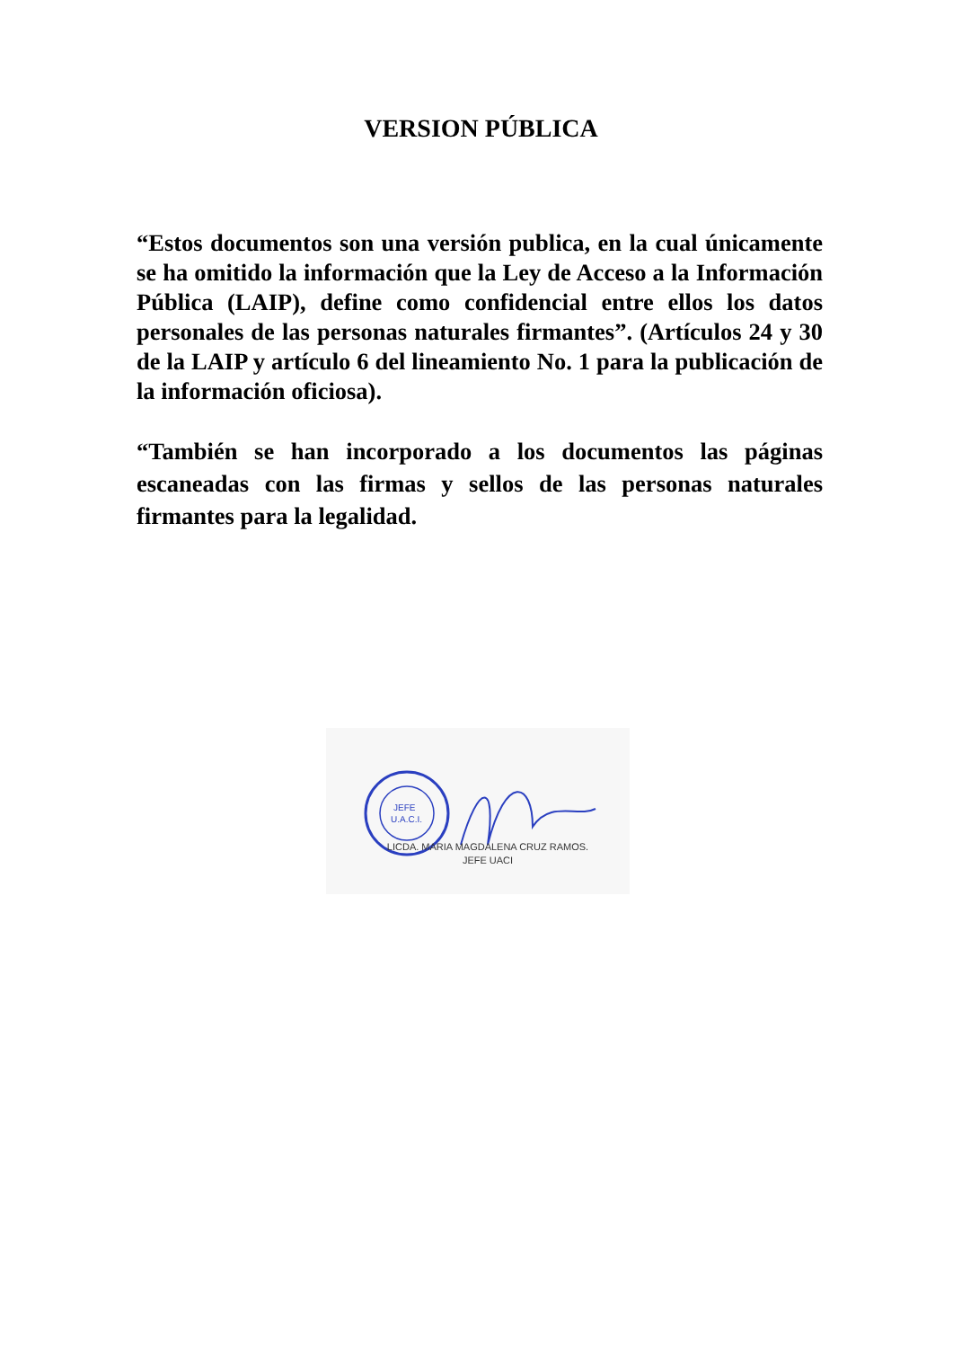VERSION PÚBLICA
“Estos documentos son una versión publica, en la cual únicamente se ha omitido la información que la Ley de Acceso a la Información Pública (LAIP), define como confidencial entre ellos los datos personales de las personas naturales firmantes”. (Artículos 24 y 30 de la LAIP y artículo 6 del lineamiento No. 1 para la publicación de la información oficiosa).
“También se han incorporado a los documentos las páginas escaneadas con las firmas y sellos de las personas naturales firmantes para la legalidad.
JEFE
U.A.C.I.
LICDA. MARIA MAGDALENA CRUZ RAMOS.
JEFE UACI